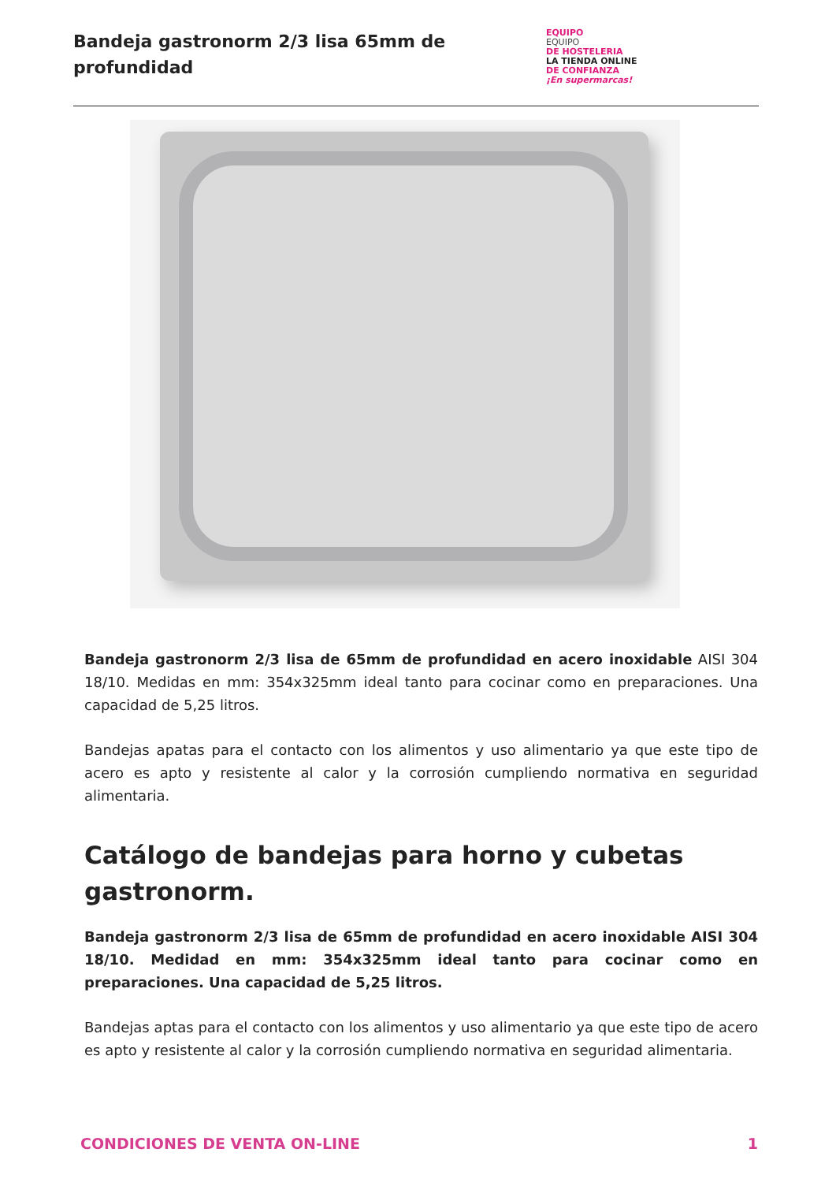Bandeja gastronorm 2/3 lisa 65mm de
profundidad
EQUIPO
EQUIPO
DE HOSTELERIA
LA TIENDA ONLINE
DE CONFIANZA
¡En supermarcas!
Bandeja gastronorm 2/3 lisa de 65mm de profundidad en acero inoxidable AISI 304 18/10. Medidas en mm: 354x325mm ideal tanto para cocinar como en preparaciones. Una capacidad de 5,25 litros.
Bandejas apatas para el contacto con los alimentos y uso alimentario ya que este tipo de acero es apto y resistente al calor y la corrosión cumpliendo normativa en seguridad alimentaria.
Catálogo de bandejas para horno y cubetas gastronorm.
Bandeja gastronorm 2/3 lisa de 65mm de profundidad en acero inoxidable AISI 304 18/10. Medidad en mm: 354x325mm ideal tanto para cocinar como en preparaciones. Una capacidad de 5,25 litros.
Bandejas aptas para el contacto con los alimentos y uso alimentario ya que este tipo de acero es apto y resistente al calor y la corrosión cumpliendo normativa en seguridad alimentaria.
CONDICIONES DE VENTA ON-LINE 1